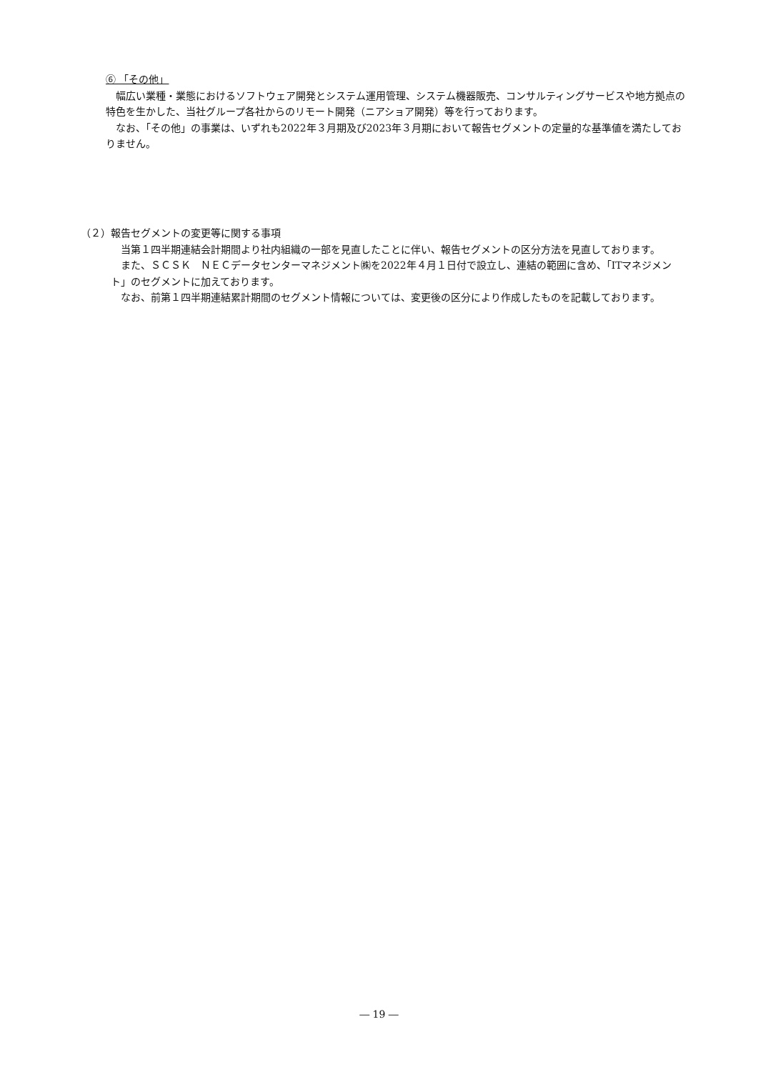⑥ 「その他」
　幅広い業種・業態におけるソフトウェア開発とシステム運用管理、システム機器販売、コンサルティングサービスや地方拠点の特色を生かした、当社グループ各社からのリモート開発（ニアショア開発）等を行っております。
　なお、「その他」の事業は、いずれも2022年３月期及び2023年３月期において報告セグメントの定量的な基準値を満たしておりません。
（２）報告セグメントの変更等に関する事項
　当第１四半期連結会計期間より社内組織の一部を見直したことに伴い、報告セグメントの区分方法を見直しております。
　また、ＳＣＳＫ　ＮＥＣデータセンターマネジメント㈱を2022年４月１日付で設立し、連結の範囲に含め、「ITマネジメント」のセグメントに加えております。
　なお、前第１四半期連結累計期間のセグメント情報については、変更後の区分により作成したものを記載しております。
― 19 ―